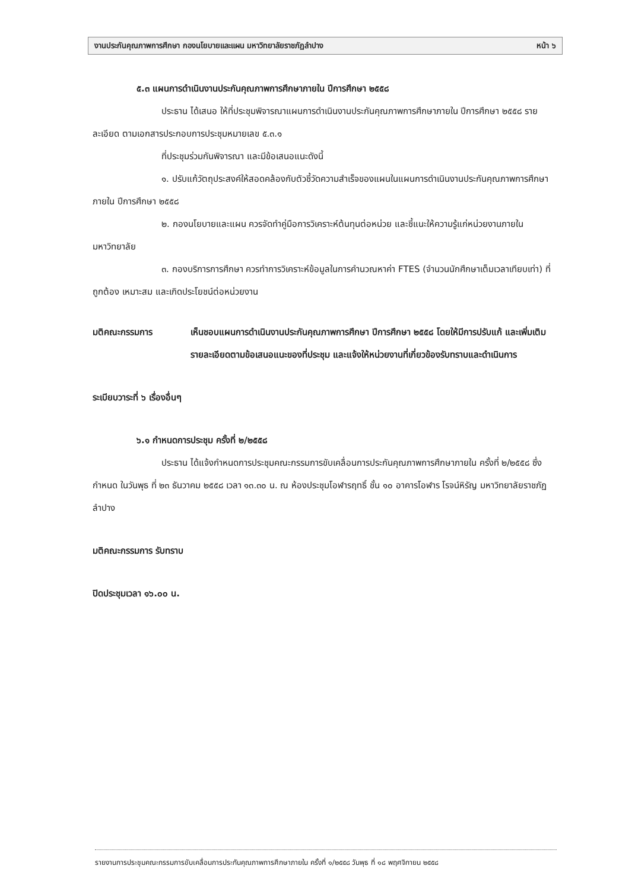งานประกันคุณภาพการศึกษา กองนโยบายและแผน มหาวิทยาลัยราชภัฏลำปาง หน้า ๖
๕.๓ แผนการดำเนินงานประกันคุณภาพการศึกษาภายใน ปีการศึกษา ๒๕๕๘
ประธาน ได้เสนอ ให้ที่ประชุมพิจารณาแผนการดำเนินงานประกันคุณภาพการศึกษาภายใน ปีการศึกษา ๒๕๕๘ รายละเอียด ตามเอกสารประกอบการประชุมหมายเลข ๕.๓.๑
ที่ประชุมร่วมกันพิจารณา และมีข้อเสนอแนะดังนี้
๑. ปรับแก้วัตถุประสงค์ให้สอดคล้องกับตัวชี้วัดความสำเร็จของแผนในแผนการดำเนินงานประกันคุณภาพการศึกษาภายใน ปีการศึกษา ๒๕๕๘
๒. กองนโยบายและแผน ควรจัดทำคู่มือการวิเคราะห์ต้นทุนต่อหน่วย และชี้แนะให้ความรู้แก่หน่วยงานภายในมหาวิทยาลัย
๓. กองบริการการศึกษา ควรทำการวิเคราะห์ข้อมูลในการคำนวณหาค่า FTES (จำนวนนักศึกษาเต็มเวลาเทียบเท่า) ที่ถูกต้อง เหมาะสม และเกิดประโยชน์ต่อหน่วยงาน
มติคณะกรรมการ เห็นชอบแผนการดำเนินงานประกันคุณภาพการศึกษา ปีการศึกษา ๒๕๕๘ โดยให้มีการปรับแก้ และเพิ่มเติมรายละเอียดตามข้อเสนอแนะของที่ประชุม และแจ้งให้หน่วยงานที่เกี่ยวข้องรับทราบและดำเนินการ
ระเบียบวาระที่ ๖ เรื่องอื่นๆ
๖.๑ กำหนดการประชุม ครั้งที่ ๒/๒๕๕๘
ประธาน ได้แจ้งกำหนดการประชุมคณะกรรมการขับเคลื่อนการประกันคุณภาพการศึกษาภายใน ครั้งที่ ๒/๒๕๕๘ ซึ่งกำหนด ในวันพุธ ที่ ๒๓ ธันวาคม ๒๕๕๘ เวลา ๑๓.๓๐ น. ณ ห้องประชุมโอฬารฤทธิ์ ชั้น ๑๐ อาคารโอฬาร โรจน์หิรัญ มหาวิทยาลัยราชภัฏลำปาง
มติคณะกรรมการ รับทราบ
ปิดประชุมเวลา ๑๖.๐๐ น.
รายงานการประชุมคณะกรรมการขับเคลื่อนการประกันคุณภาพการศึกษาภายใน ครั้งที่ ๑/๒๕๕๘ วันพุธ ที่ ๑๘ พฤศจิกายน ๒๕๕๘